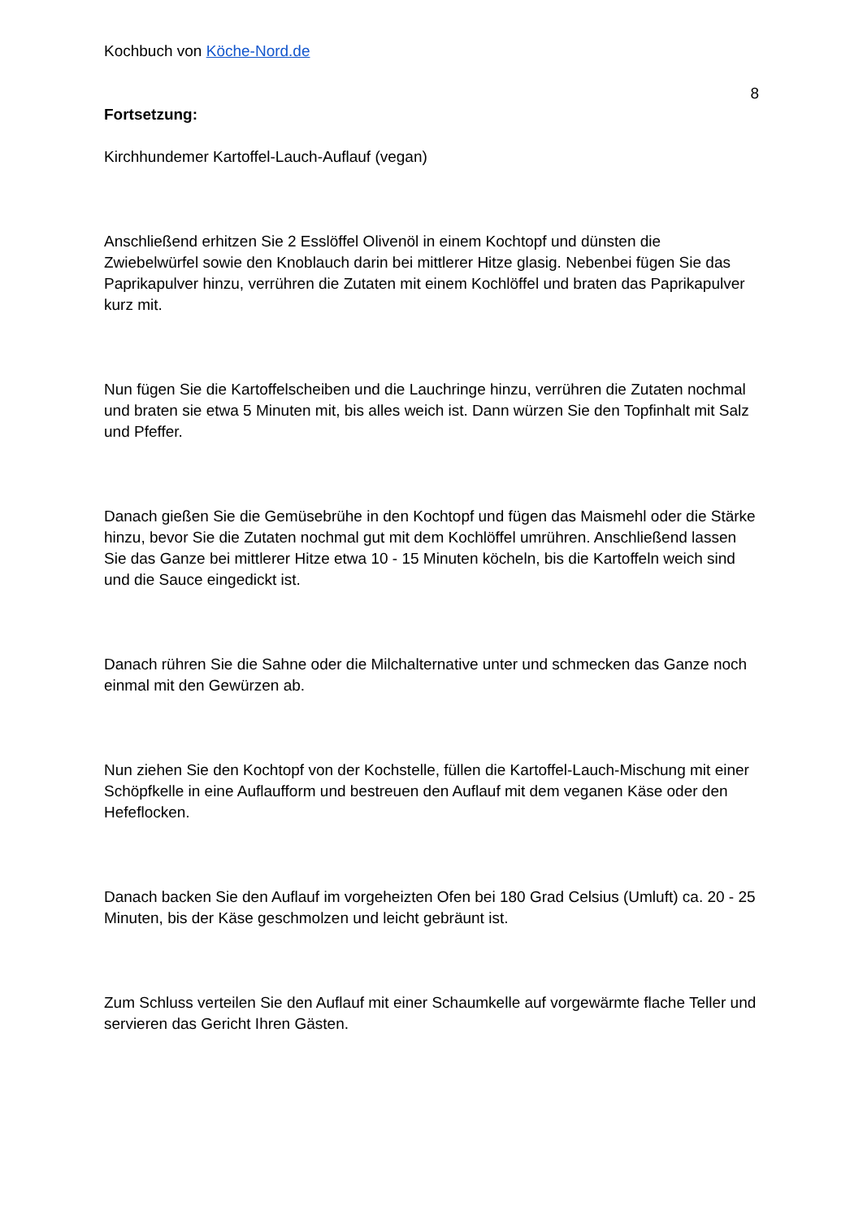Kochbuch von Köche-Nord.de
8
Fortsetzung:
Kirchhundemer Kartoffel-Lauch-Auflauf (vegan)
Anschließend erhitzen Sie 2 Esslöffel Olivenöl in einem Kochtopf und dünsten die Zwiebelwürfel sowie den Knoblauch darin bei mittlerer Hitze glasig. Nebenbei fügen Sie das Paprikapulver hinzu, verrühren die Zutaten mit einem Kochlöffel und braten das Paprikapulver kurz mit.
Nun fügen Sie die Kartoffelscheiben und die Lauchringe hinzu, verrühren die Zutaten nochmal und braten sie etwa 5 Minuten mit, bis alles weich ist. Dann würzen Sie den Topfinhalt mit Salz und Pfeffer.
Danach gießen Sie die Gemüsebrühe in den Kochtopf und fügen das Maismehl oder die Stärke hinzu, bevor Sie die Zutaten nochmal gut mit dem Kochlöffel umrühren. Anschließend lassen Sie das Ganze bei mittlerer Hitze etwa 10 - 15 Minuten köcheln, bis die Kartoffeln weich sind und die Sauce eingedickt ist.
Danach rühren Sie die Sahne oder die Milchalternative unter und schmecken das Ganze noch einmal mit den Gewürzen ab.
Nun ziehen Sie den Kochtopf von der Kochstelle, füllen die Kartoffel-Lauch-Mischung mit einer Schöpfkelle in eine Auflaufform und bestreuen den Auflauf mit dem veganen Käse oder den Hefeflocken.
Danach backen Sie den Auflauf im vorgeheizten Ofen bei 180 Grad Celsius (Umluft) ca. 20 - 25 Minuten, bis der Käse geschmolzen und leicht gebräunt ist.
Zum Schluss verteilen Sie den Auflauf mit einer Schaumkelle auf vorgewärmte flache Teller und servieren das Gericht Ihren Gästen.